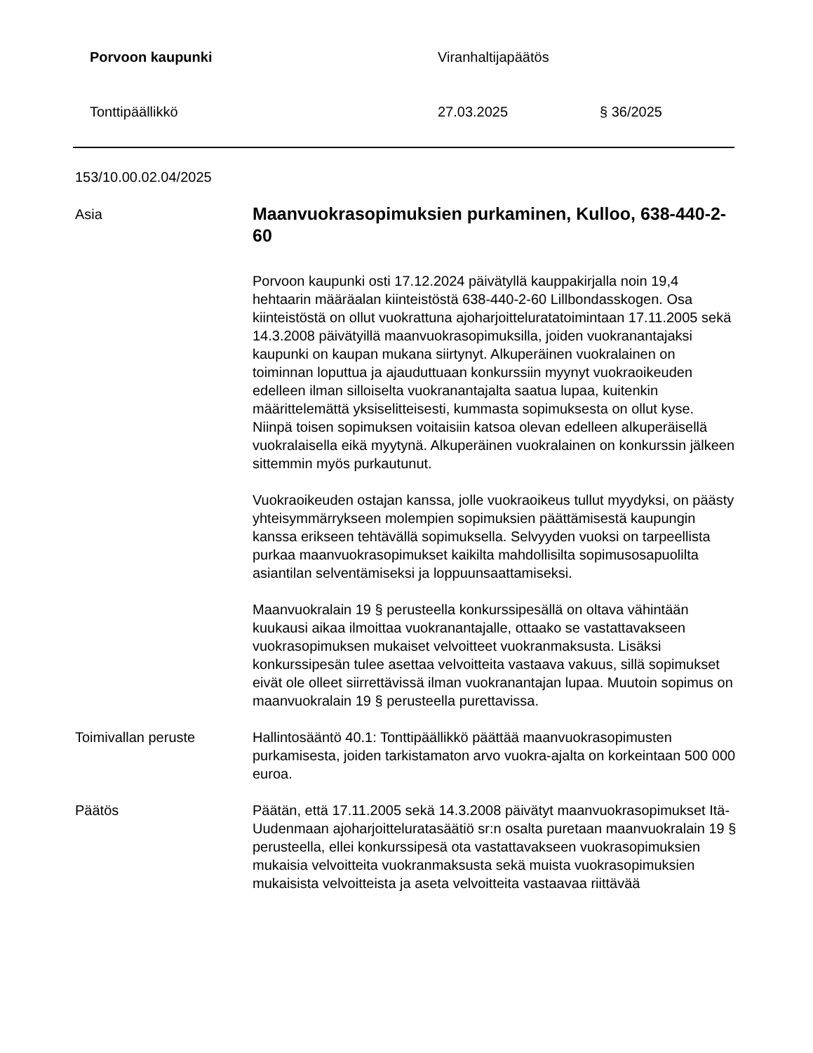Porvoon kaupunki Viranhaltijapäätös
Tonttipäällikkö 27.03.2025 § 36/2025
153/10.00.02.04/2025
Asia
Maanvuokrasopimuksien purkaminen, Kulloo, 638-440-2-60
Porvoon kaupunki osti 17.12.2024 päivätyllä kauppakirjalla noin 19,4 hehtaarin määräalan kiinteistöstä 638-440-2-60 Lillbondasskogen. Osa kiinteistöstä on ollut vuokrattuna ajoharjoitteluratatoimintaan 17.11.2005 sekä 14.3.2008 päivätyillä maanvuokrasopimuksilla, joiden vuokranantajaksi kaupunki on kaupan mukana siirtynyt. Alkuperäinen vuokralainen on toiminnan loputtua ja ajauduttuaan konkurssiin myynyt vuokraoikeuden edelleen ilman silloiselta vuokranantajalta saatua lupaa, kuitenkin määrittelemättä yksiselitteisesti, kummasta sopimuksesta on ollut kyse. Niinpä toisen sopimuksen voitaisiin katsoa olevan edelleen alkuperäisellä vuokralaisella eikä myytynä. Alkuperäinen vuokralainen on konkurssin jälkeen sittemmin myös purkautunut.
Vuokraoikeuden ostajan kanssa, jolle vuokraoikeus tullut myydyksi, on päästy yhteisymmärrykseen molempien sopimuksien päättämisestä kaupungin kanssa erikseen tehtävällä sopimuksella. Selvyyden vuoksi on tarpeellista purkaa maanvuokrasopimukset kaikilta mahdollisilta sopimusosapuolilta asiantilan selventämiseksi ja loppuunsaattamiseksi.
Maanvuokralain 19 § perusteella konkurssipesällä on oltava vähintään kuukausi aikaa ilmoittaa vuokranantajalle, ottaako se vastattavakseen vuokrasopimuksen mukaiset velvoitteet vuokranmaksusta. Lisäksi konkurssipesän tulee asettaa velvoitteita vastaava vakuus, sillä sopimukset eivät ole olleet siirrettävissä ilman vuokranantajan lupaa. Muutoin sopimus on maanvuokralain 19 § perusteella purettavissa.
Toimivallan peruste Hallintosääntö 40.1: Tonttipäällikkö päättää maanvuokrasopimusten purkamisesta, joiden tarkistamaton arvo vuokra-ajalta on korkeintaan 500 000 euroa.
Päätös Päätän, että 17.11.2005 sekä 14.3.2008 päivätyt maanvuokrasopimukset Itä-Uudenmaan ajoharjoitteluratasäätiö sr:n osalta puretaan maanvuokralain 19 § perusteella, ellei konkurssipesä ota vastattavakseen vuokrasopimuksien mukaisia velvoitteita vuokranmaksusta sekä muista vuokrasopimuksien mukaisista velvoitteista ja aseta velvoitteita vastaavaa riittävää